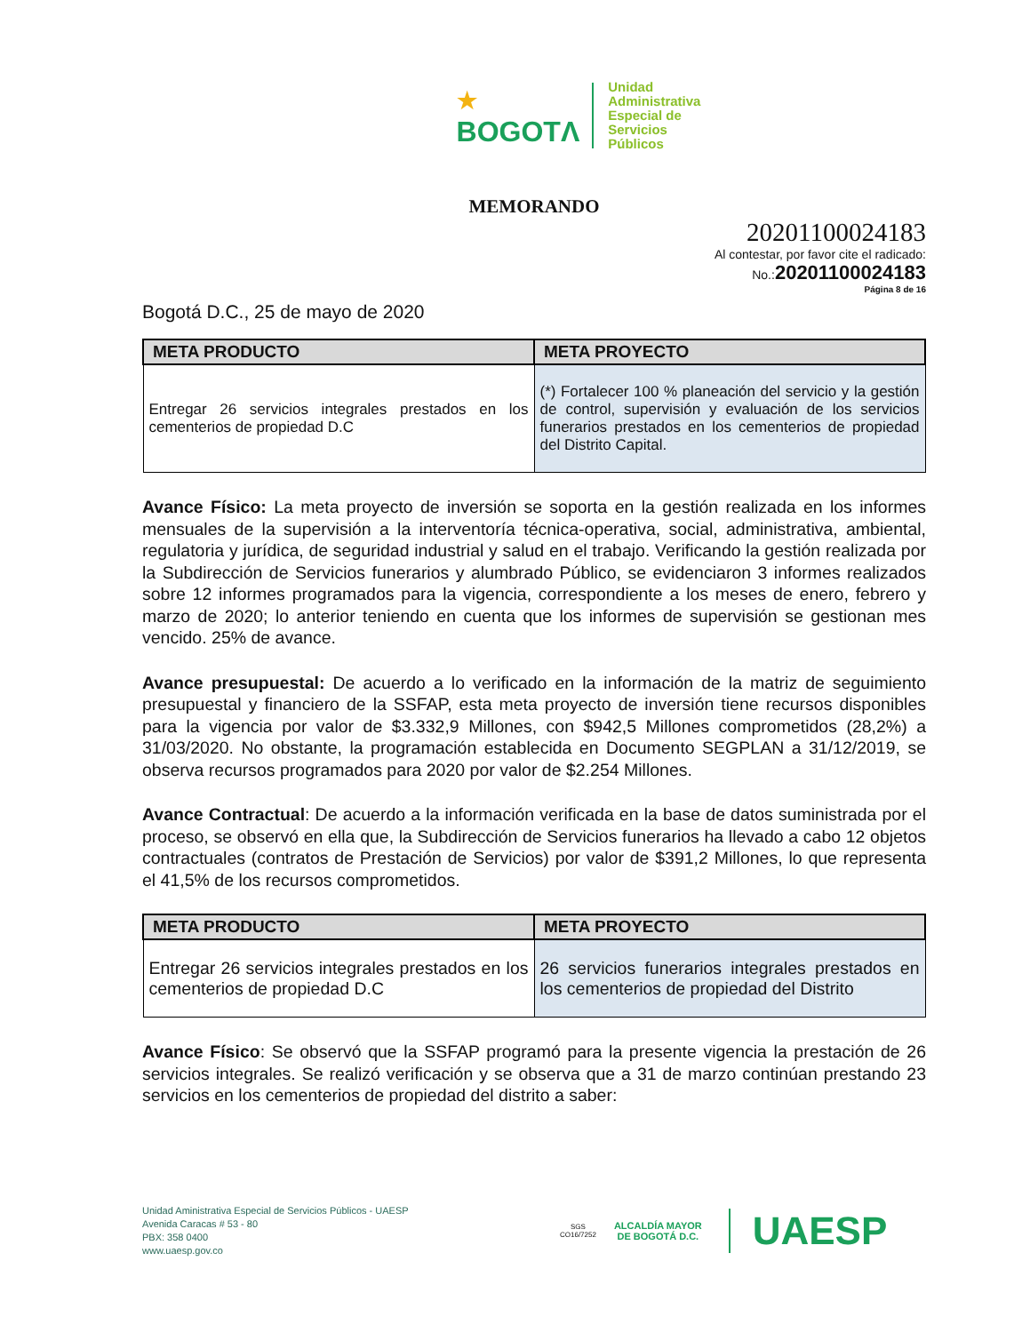★
BOGOTΛ
Unidad
Administrativa
Especial de
Servicios
Públicos
MEMORANDO
20201100024183
Al contestar, por favor cite el radicado:
No.: 20201100024183
Página 8 de 16
Bogotá D.C., 25 de mayo de 2020
| META PRODUCTO | META PROYECTO |
| --- | --- |
| Entregar 26 servicios integrales prestados en los cementerios de propiedad D.C | (*) Fortalecer 100 % planeación del servicio y la gestión de control, supervisión y evaluación de los servicios funerarios prestados en los cementerios de propiedad del Distrito Capital. |
Avance Físico: La meta proyecto de inversión se soporta en la gestión realizada en los informes mensuales de la supervisión a la interventoría técnica-operativa, social, administrativa, ambiental, regulatoria y jurídica, de seguridad industrial y salud en el trabajo. Verificando la gestión realizada por la Subdirección de Servicios funerarios y alumbrado Público, se evidenciaron 3 informes realizados sobre 12 informes programados para la vigencia, correspondiente a los meses de enero, febrero y marzo de 2020; lo anterior teniendo en cuenta que los informes de supervisión se gestionan mes vencido. 25% de avance.
Avance presupuestal: De acuerdo a lo verificado en la información de la matriz de seguimiento presupuestal y financiero de la SSFAP, esta meta proyecto de inversión tiene recursos disponibles para la vigencia por valor de $3.332,9 Millones, con $942,5 Millones comprometidos (28,2%) a 31/03/2020. No obstante, la programación establecida en Documento SEGPLAN a 31/12/2019, se observa recursos programados para 2020 por valor de $2.254 Millones.
Avance Contractual: De acuerdo a la información verificada en la base de datos suministrada por el proceso, se observó en ella que, la Subdirección de Servicios funerarios ha llevado a cabo 12 objetos contractuales (contratos de Prestación de Servicios) por valor de $391,2 Millones, lo que representa el 41,5% de los recursos comprometidos.
| META PRODUCTO | META PROYECTO |
| --- | --- |
| Entregar 26 servicios integrales prestados en los cementerios de propiedad D.C | 26 servicios funerarios integrales prestados en los cementerios de propiedad del Distrito |
Avance Físico: Se observó que la SSFAP programó para la presente vigencia la prestación de 26 servicios integrales. Se realizó verificación y se observa que a 31 de marzo continúan prestando 23 servicios en los cementerios de propiedad del distrito a saber:
Unidad Aministrativa Especial de Servicios Públicos - UAESP
Avenida Caracas # 53 - 80
PBX: 358 0400
www.uaesp.gov.co
SGS
CO16/7252
ALCALDÍA MAYOR
DE BOGOTÁ D.C.
UAESP